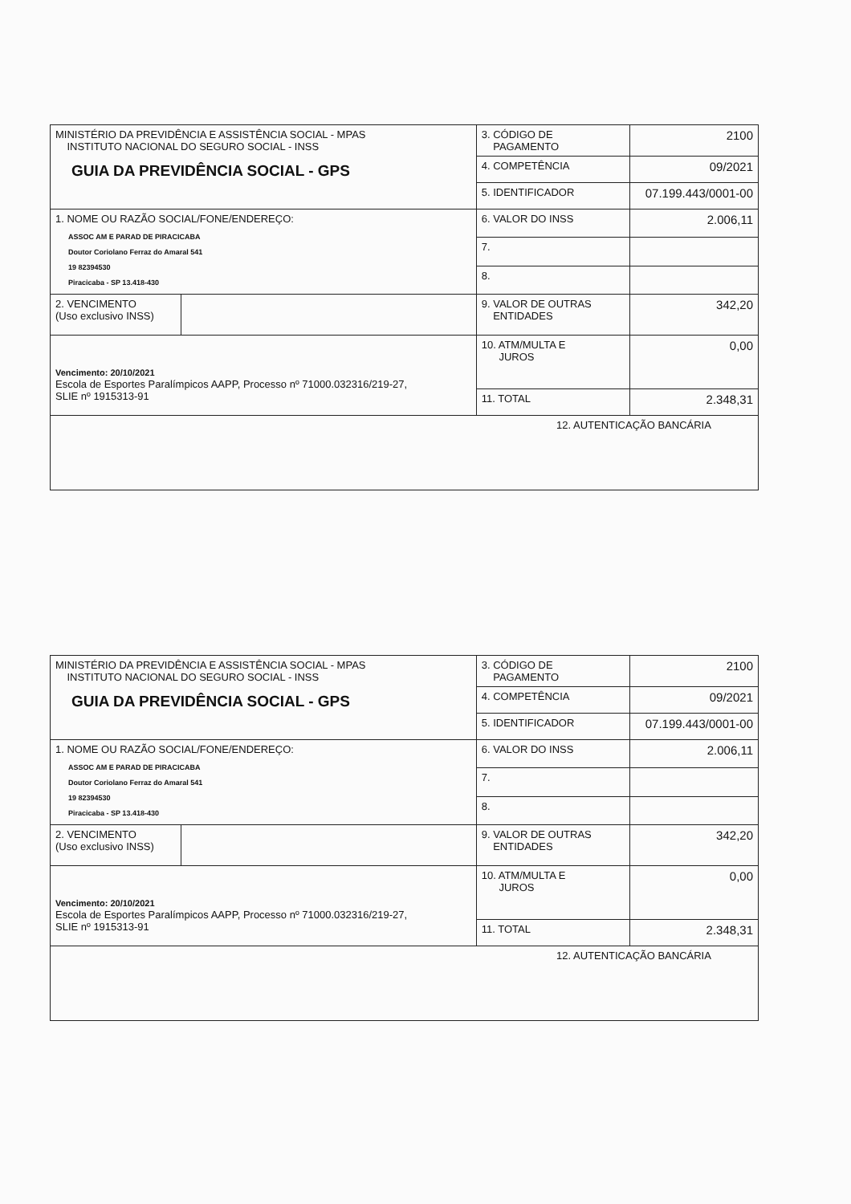| MINISTÉRIO DA PREVIDÊNCIA E ASSISTÊNCIA SOCIAL - MPAS INSTITUTO NACIONAL DO SEGURO SOCIAL - INSS GUIA DA PREVIDÊNCIA SOCIAL - GPS | | 3. CÓDIGO DE PAGAMENTO | 2100 |
| | | 4. COMPETÊNCIA | 09/2021 |
| | | 5. IDENTIFICADOR | 07.199.443/0001-00 |
| 1. NOME OU RAZÃO SOCIAL/FONE/ENDEREÇO: ASSOC AM E PARAD DE PIRACICABA Doutor Coriolano Ferraz do Amaral 541 19 82394530 Piracicaba - SP 13.418-430 | | 6. VALOR DO INSS | 2.006,11 |
| | | 7. | |
| | | 8. | |
| 2. VENCIMENTO (Uso exclusivo INSS) | | 9. VALOR DE OUTRAS ENTIDADES | 342,20 |
| Vencimento: 20/10/2021 Escola de Esportes Paralímpicos AAPP, Processo nº 71000.032316/219-27, SLIE nº 1915313-91 | | 10. ATM/MULTA E JUROS | 0,00 |
| | | 11. TOTAL | 2.348,31 |
| 12. AUTENTICAÇÃO BANCÁRIA | | | |
| MINISTÉRIO DA PREVIDÊNCIA E ASSISTÊNCIA SOCIAL - MPAS INSTITUTO NACIONAL DO SEGURO SOCIAL - INSS GUIA DA PREVIDÊNCIA SOCIAL - GPS | | 3. CÓDIGO DE PAGAMENTO | 2100 |
| | | 4. COMPETÊNCIA | 09/2021 |
| | | 5. IDENTIFICADOR | 07.199.443/0001-00 |
| 1. NOME OU RAZÃO SOCIAL/FONE/ENDEREÇO: ASSOC AM E PARAD DE PIRACICABA Doutor Coriolano Ferraz do Amaral 541 19 82394530 Piracicaba - SP 13.418-430 | | 6. VALOR DO INSS | 2.006,11 |
| | | 7. | |
| | | 8. | |
| 2. VENCIMENTO (Uso exclusivo INSS) | | 9. VALOR DE OUTRAS ENTIDADES | 342,20 |
| Vencimento: 20/10/2021 Escola de Esportes Paralímpicos AAPP, Processo nº 71000.032316/219-27, SLIE nº 1915313-91 | | 10. ATM/MULTA E JUROS | 0,00 |
| | | 11. TOTAL | 2.348,31 |
| 12. AUTENTICAÇÃO BANCÁRIA | | | |